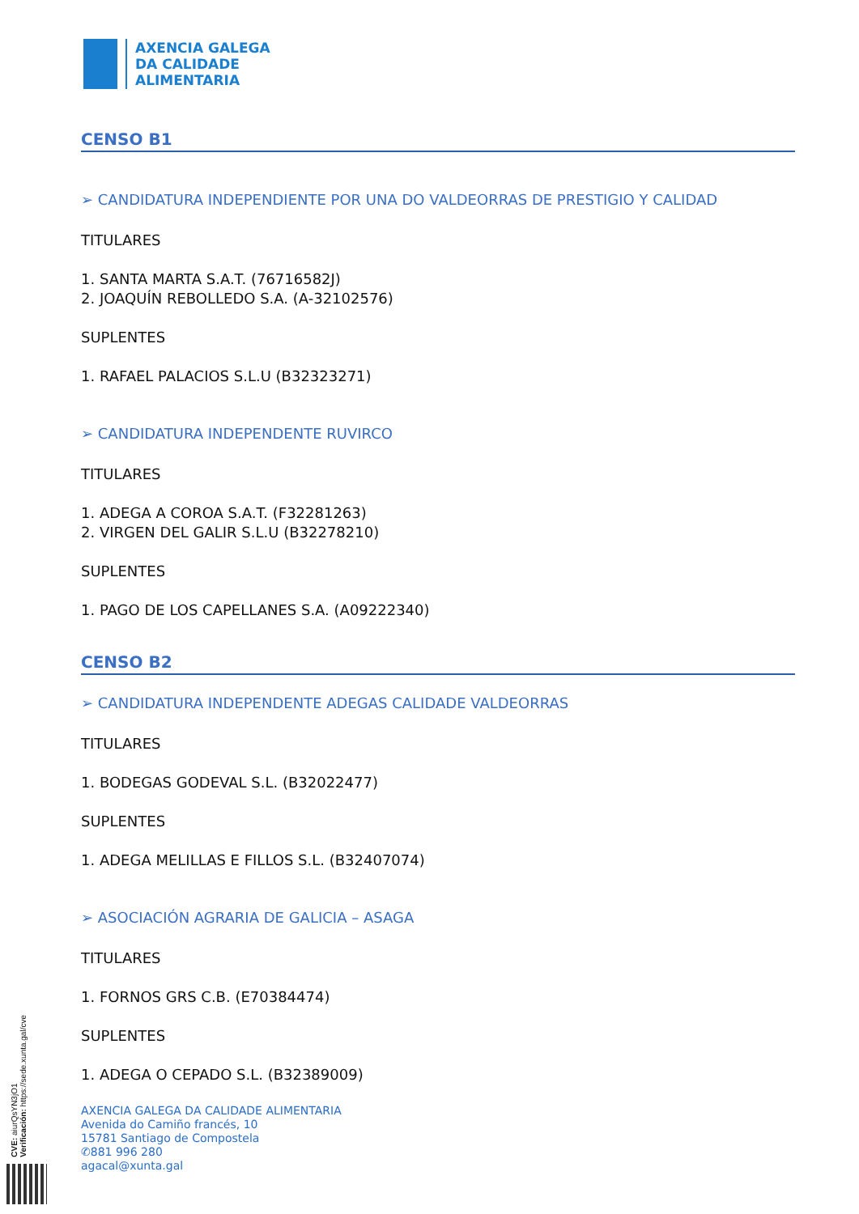AXENCIA GALEGA
DA CALIDADE
ALIMENTARIA
CENSO B1
➢ CANDIDATURA INDEPENDIENTE POR UNA DO VALDEORRAS DE PRESTIGIO Y CALIDAD
TITULARES
1. SANTA MARTA S.A.T. (76716582J)
2. JOAQUÍN REBOLLEDO S.A. (A-32102576)
SUPLENTES
1. RAFAEL PALACIOS S.L.U (B32323271)
➢ CANDIDATURA INDEPENDENTE RUVIRCO
TITULARES
1. ADEGA A COROA S.A.T. (F32281263)
2. VIRGEN DEL GALIR S.L.U (B32278210)
SUPLENTES
1. PAGO DE LOS CAPELLANES S.A. (A09222340)
CENSO B2
➢ CANDIDATURA INDEPENDENTE ADEGAS CALIDADE VALDEORRAS
TITULARES
1. BODEGAS GODEVAL S.L. (B32022477)
SUPLENTES
1. ADEGA MELILLAS E FILLOS S.L. (B32407074)
➢ ASOCIACIÓN AGRARIA DE GALICIA – ASAGA
TITULARES
1. FORNOS GRS C.B. (E70384474)
SUPLENTES
1. ADEGA O CEPADO S.L. (B32389009)
AXENCIA GALEGA DA CALIDADE ALIMENTARIA
Avenida do Camiño francés, 10
15781 Santiago de Compostela
✆881 996 280
agacal@xunta.gal
CVE: aiurQsYN3jO1
Verificación: https://sede.xunta.gal/cve